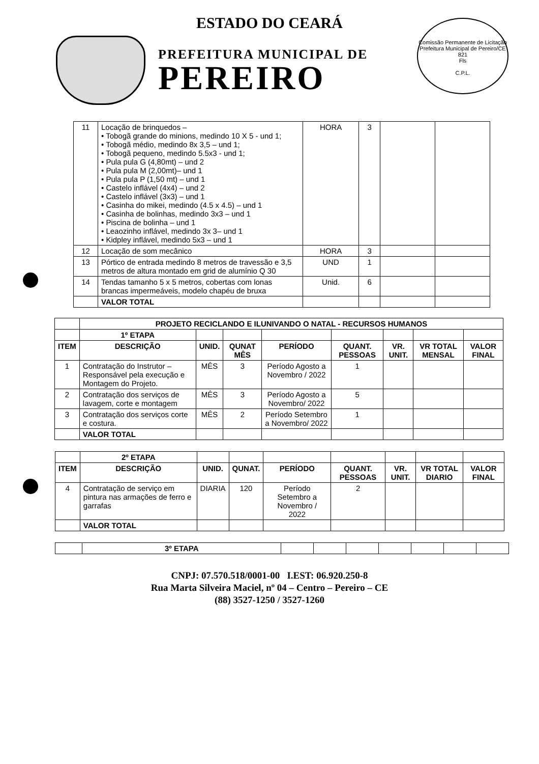Comissão Permanente de Licitação Prefeitura Municipal de Pereiro/CE
821
Fls
C.P.L.
ESTADO DO CEARÁ
PREFEITURA MUNICIPAL DE
PEREIRO
| 11 | Locação de brinquedos – • Tobogã grande do minions, medindo 10 X 5 - und 1; • Tobogã médio, medindo 8x 3,5 – und 1; • Tobogã pequeno, medindo 5.5x3 - und 1; • Pula pula G (4,80mt) – und 2 • Pula pula M (2,00mt)– und 1 • Pula pula P (1,50 mt) – und 1 • Castelo inflável (4x4) – und 2 • Castelo inflável (3x3) – und 1 • Casinha do mikei, medindo (4.5 x 4.5) – und 1 • Casinha de bolinhas, medindo 3x3 – und 1 • Piscina de bolinha – und 1 • Leaozinho inflável, medindo 3x 3– und 1 • Kidpley inflável, medindo 5x3 – und 1 | HORA | 3 | | |
| 12 | Locação de som mecânico | HORA | 3 | | |
| 13 | Pórtico de entrada medindo 8 metros de travessão e 3,5 metros de altura montado em grid de alumínio Q 30 | UND | 1 | | |
| 14 | Tendas tamanho 5 x 5 metros, cobertas com lonas brancas impermeáveis, modelo chapéu de bruxa | Unid. | 6 | | |
| | VALOR TOTAL | | | | |
| | PROJETO RECICLANDO E ILUNIVANDO O NATAL - RECURSOS HUMANOS | | | | | | | |
| | 1º ETAPA | | | | | | | |
| ITEM | DESCRIÇÃO | UNID. | QUNAT MÊS | PERÍODO | QUANT. PESSOAS | VR. UNIT. | VR TOTAL MENSAL | VALOR FINAL |
| 1 | Contratação do Instrutor – Responsável pela execução e Montagem do Projeto. | MÊS | 3 | Período Agosto a Novembro / 2022 | 1 | | | |
| 2 | Contratação dos serviços de lavagem, corte e montagem | MÊS | 3 | Período Agosto a Novembro/ 2022 | 5 | | | |
| 3 | Contratação dos serviços corte e costura. | MÊS | 2 | Período Setembro a Novembro/ 2022 | 1 | | | |
| | VALOR TOTAL | | | | | | | |
| | 2º ETAPA | | | | | | | |
| ITEM | DESCRIÇÃO | UNID. | QUNAT. | PERÍODO | QUANT. PESSOAS | VR. UNIT. | VR TOTAL DIARIO | VALOR FINAL |
| 4 | Contratação de serviço em pintura nas armações de ferro e garrafas | DIARIA | 120 | Período Setembro a Novembro / 2022 | 2 | | | |
| | VALOR TOTAL | | | | | | | |
| | 3º ETAPA | | | | | | | |
CNPJ: 07.570.518/0001-00 I.EST: 06.920.250-8
Rua Marta Silveira Maciel, nº 04 – Centro – Pereiro – CE
(88) 3527-1250 / 3527-1260